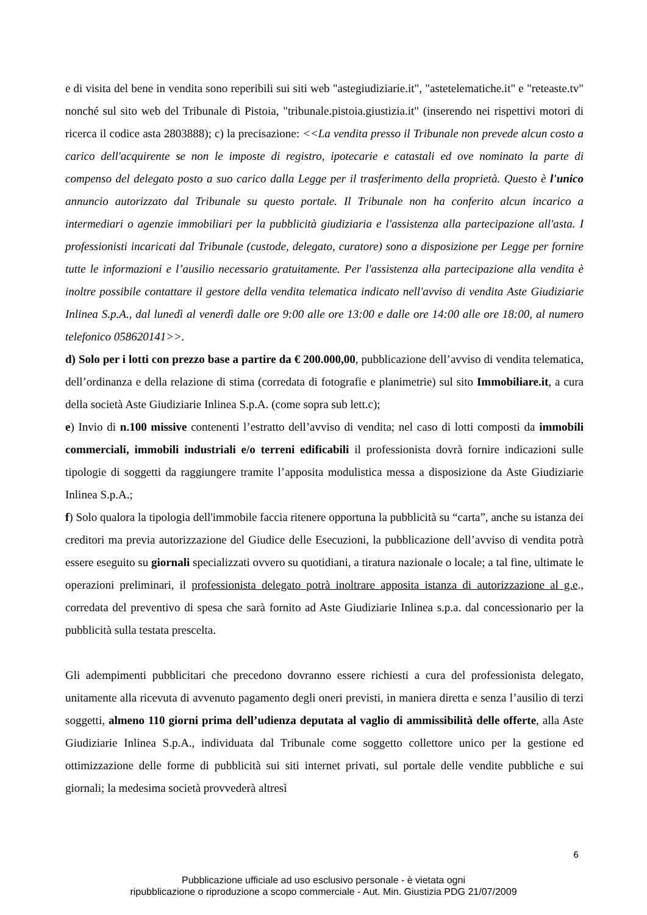e di visita del bene in vendita sono reperibili sui siti web "astegiudiziarie.it", "astetelematiche.it" e "reteaste.tv" nonché sul sito web del Tribunale di Pistoia, "tribunale.pistoia.giustizia.it" (inserendo nei rispettivi motori di ricerca il codice asta 2803888); c) la precisazione: <<La vendita presso il Tribunale non prevede alcun costo a carico dell'acquirente se non le imposte di registro, ipotecarie e catastali ed ove nominato la parte di compenso del delegato posto a suo carico dalla Legge per il trasferimento della proprietà. Questo è l'unico annuncio autorizzato dal Tribunale su questo portale. Il Tribunale non ha conferito alcun incarico a intermediari o agenzie immobiliari per la pubblicità giudiziaria e l'assistenza alla partecipazione all'asta. I professionisti incaricati dal Tribunale (custode, delegato, curatore) sono a disposizione per Legge per fornire tutte le informazioni e l’ausilio necessario gratuitamente. Per l'assistenza alla partecipazione alla vendita è inoltre possibile contattare il gestore della vendita telematica indicato nell'avviso di vendita Aste Giudiziarie Inlinea S.p.A., dal lunedì al venerdì dalle ore 9:00 alle ore 13:00 e dalle ore 14:00 alle ore 18:00, al numero telefonico 058620141>>.
d) Solo per i lotti con prezzo base a partire da € 200.000,00, pubblicazione dell’avviso di vendita telematica, dell’ordinanza e della relazione di stima (corredata di fotografie e planimetrie) sul sito Immobiliare.it, a cura della società Aste Giudiziarie Inlinea S.p.A. (come sopra sub lett.c);
e) Invio di n.100 missive contenenti l’estratto dell’avviso di vendita; nel caso di lotti composti da immobili commerciali, immobili industriali e/o terreni edificabili il professionista dovrà fornire indicazioni sulle tipologie di soggetti da raggiungere tramite l’apposita modulistica messa a disposizione da Aste Giudiziarie Inlinea S.p.A.;
f) Solo qualora la tipologia dell'immobile faccia ritenere opportuna la pubblicità su “carta”, anche su istanza dei creditori ma previa autorizzazione del Giudice delle Esecuzioni, la pubblicazione dell’avviso di vendita potrà essere eseguito su giornali specializzati ovvero su quotidiani, a tiratura nazionale o locale; a tal fine, ultimate le operazioni preliminari, il professionista delegato potrà inoltrare apposita istanza di autorizzazione al g.e., corredata del preventivo di spesa che sarà fornito ad Aste Giudiziarie Inlinea s.p.a. dal concessionario per la pubblicità sulla testata prescelta.
Gli adempimenti pubblicitari che precedono dovranno essere richiesti a cura del professionista delegato, unitamente alla ricevuta di avvenuto pagamento degli oneri previsti, in maniera diretta e senza l’ausilio di terzi soggetti, almeno 110 giorni prima dell’udienza deputata al vaglio di ammissibilità delle offerte, alla Aste Giudiziarie Inlinea S.p.A., individuata dal Tribunale come soggetto collettore unico per la gestione ed ottimizzazione delle forme di pubblicità sui siti internet privati, sul portale delle vendite pubbliche e sui giornali; la medesima società provvederà altresì
6
Pubblicazione ufficiale ad uso esclusivo personale - è vietata ogni
ripubblicazione o riproduzione a scopo commerciale - Aut. Min. Giustizia PDG 21/07/2009